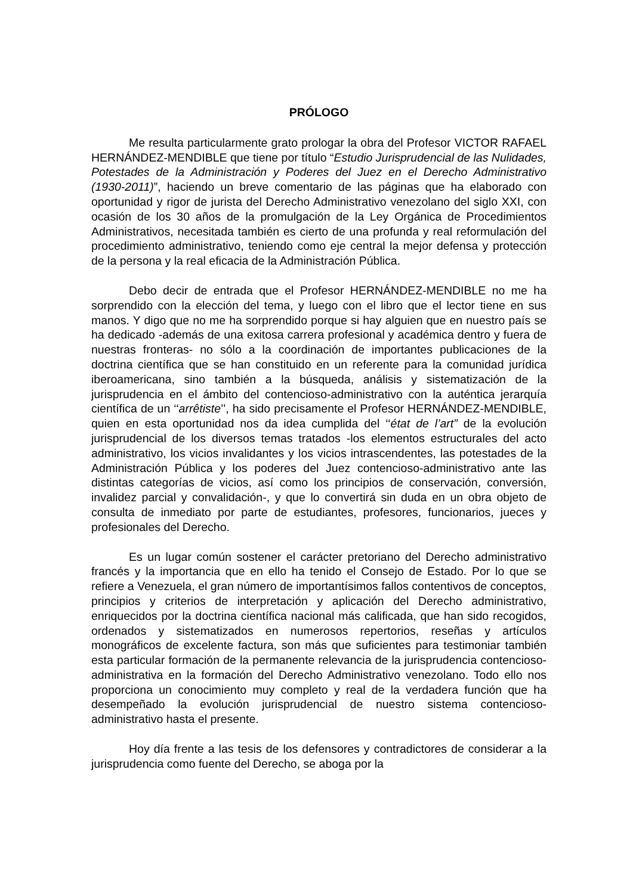PRÓLOGO
Me resulta particularmente grato prologar la obra del Profesor VICTOR RAFAEL HERNÁNDEZ-MENDIBLE que tiene por título “Estudio Jurisprudencial de las Nulidades, Potestades de la Administración y Poderes del Juez en el Derecho Administrativo (1930-2011)”, haciendo un breve comentario de las páginas que ha elaborado con oportunidad y rigor de jurista del Derecho Administrativo venezolano del siglo XXI, con ocasión de los 30 años de la promulgación de la Ley Orgánica de Procedimientos Administrativos, necesitada también es cierto de una profunda y real reformulación del procedimiento administrativo, teniendo como eje central la mejor defensa y protección de la persona y la real eficacia de la Administración Pública.
Debo decir de entrada que el Profesor HERNÁNDEZ-MENDIBLE no me ha sorprendido con la elección del tema, y luego con el libro que el lector tiene en sus manos. Y digo que no me ha sorprendido porque si hay alguien que en nuestro país se ha dedicado -además de una exitosa carrera profesional y académica dentro y fuera de nuestras fronteras- no sólo a la coordinación de importantes publicaciones de la doctrina científica que se han constituido en un referente para la comunidad jurídica iberoamericana, sino también a la búsqueda, análisis y sistematización de la jurisprudencia en el ámbito del contencioso-administrativo con la auténtica jerarquía científica de un ‘‘arrêtiste’’, ha sido precisamente el Profesor HERNÁNDEZ-MENDIBLE, quien en esta oportunidad nos da idea cumplida del ‘‘état de l’art” de la evolución jurisprudencial de los diversos temas tratados -los elementos estructurales del acto administrativo, los vicios invalidantes y los vicios intrascendentes, las potestades de la Administración Pública y los poderes del Juez contencioso-administrativo ante las distintas categorías de vicios, así como los principios de conservación, conversión, invalidez parcial y convalidación-, y que lo convertirá sin duda en un obra objeto de consulta de inmediato por parte de estudiantes, profesores, funcionarios, jueces y profesionales del Derecho.
Es un lugar común sostener el carácter pretoriano del Derecho administrativo francés y la importancia que en ello ha tenido el Consejo de Estado. Por lo que se refiere a Venezuela, el gran número de importantísimos fallos contentivos de conceptos, principios y criterios de interpretación y aplicación del Derecho administrativo, enriquecidos por la doctrina científica nacional más calificada, que han sido recogidos, ordenados y sistematizados en numerosos repertorios, reseñas y artículos monográficos de excelente factura, son más que suficientes para testimoniar también esta particular formación de la permanente relevancia de la jurisprudencia contencioso-administrativa en la formación del Derecho Administrativo venezolano. Todo ello nos proporciona un conocimiento muy completo y real de la verdadera función que ha desempeñado la evolución jurisprudencial de nuestro sistema contencioso-administrativo hasta el presente.
Hoy día frente a las tesis de los defensores y contradictores de considerar a la jurisprudencia como fuente del Derecho, se aboga por la